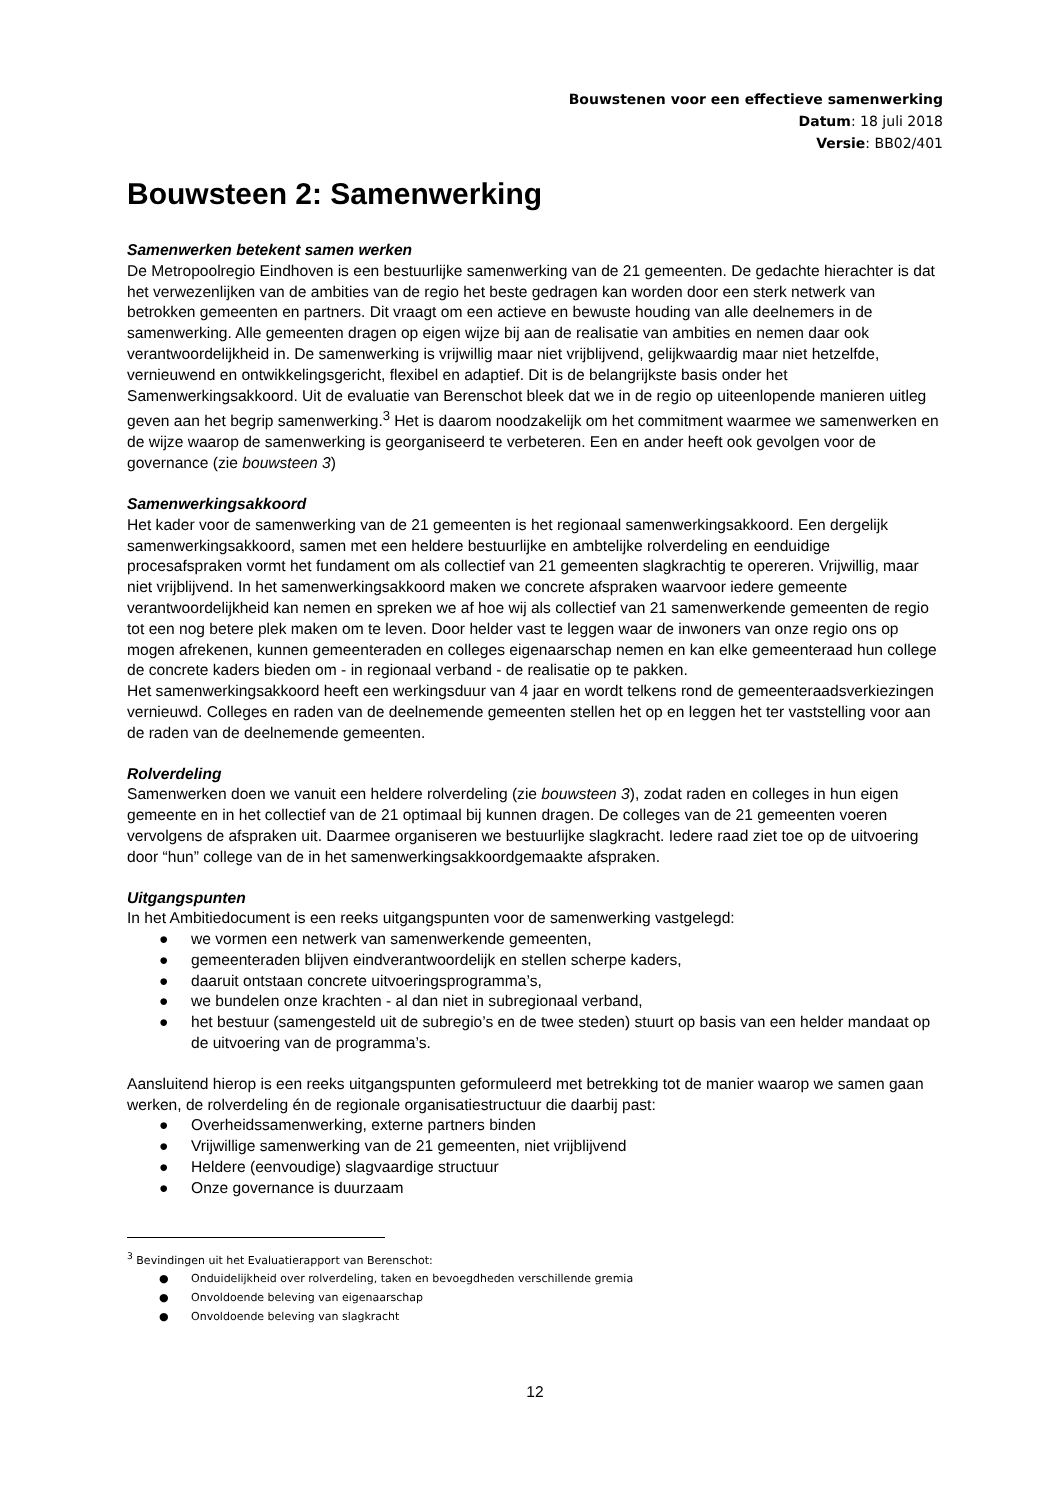Bouwstenen voor een effectieve samenwerking
Datum: 18 juli 2018
Versie: BB02/401
Bouwsteen 2: Samenwerking
Samenwerken betekent samen werken
De Metropoolregio Eindhoven is een bestuurlijke samenwerking van de 21 gemeenten. De gedachte hierachter is dat het verwezenlijken van de ambities van de regio het beste gedragen kan worden door een sterk netwerk van betrokken gemeenten en partners. Dit vraagt om een actieve en bewuste houding van alle deelnemers in de samenwerking. Alle gemeenten dragen op eigen wijze bij aan de realisatie van ambities en nemen daar ook verantwoordelijkheid in. De samenwerking is vrijwillig maar niet vrijblijvend, gelijkwaardig maar niet hetzelfde, vernieuwend en ontwikkelingsgericht, flexibel en adaptief. Dit is de belangrijkste basis onder het Samenwerkingsakkoord. Uit de evaluatie van Berenschot bleek dat we in de regio op uiteenlopende manieren uitleg geven aan het begrip samenwerking.<sup>3</sup> Het is daarom noodzakelijk om het commitment waarmee we samenwerken en de wijze waarop de samenwerking is georganiseerd te verbeteren. Een en ander heeft ook gevolgen voor de governance (zie bouwsteen 3)
Samenwerkingsakkoord
Het kader voor de samenwerking van de 21 gemeenten is het regionaal samenwerkingsakkoord. Een dergelijk samenwerkingsakkoord, samen met een heldere bestuurlijke en ambtelijke rolverdeling en eenduidige procesafspraken vormt het fundament om als collectief van 21 gemeenten slagkrachtig te opereren. Vrijwillig, maar niet vrijblijvend. In het samenwerkingsakkoord maken we concrete afspraken waarvoor iedere gemeente verantwoordelijkheid kan nemen en spreken we af hoe wij als collectief van 21 samenwerkende gemeenten de regio tot een nog betere plek maken om te leven. Door helder vast te leggen waar de inwoners van onze regio ons op mogen afrekenen, kunnen gemeenteraden en colleges eigenaarschap nemen en kan elke gemeenteraad hun college de concrete kaders bieden om - in regionaal verband - de realisatie op te pakken.
Het samenwerkingsakkoord heeft een werkingsduur van 4 jaar en wordt telkens rond de gemeenteraadsverkiezingen vernieuwd. Colleges en raden van de deelnemende gemeenten stellen het op en leggen het ter vaststelling voor aan de raden van de deelnemende gemeenten.
Rolverdeling
Samenwerken doen we vanuit een heldere rolverdeling (zie bouwsteen 3), zodat raden en colleges in hun eigen gemeente en in het collectief van de 21 optimaal bij kunnen dragen. De colleges van de 21 gemeenten voeren vervolgens de afspraken uit. Daarmee organiseren we bestuurlijke slagkracht. Iedere raad ziet toe op de uitvoering door “hun” college van de in het samenwerkingsakkoordgemaakte afspraken.
Uitgangspunten
In het Ambitiedocument is een reeks uitgangspunten voor de samenwerking vastgelegd:
● we vormen een netwerk van samenwerkende gemeenten,
● gemeenteraden blijven eindverantwoordelijk en stellen scherpe kaders,
● daaruit ontstaan concrete uitvoeringsprogramma’s,
● we bundelen onze krachten - al dan niet in subregionaal verband,
● het bestuur (samengesteld uit de subregio’s en de twee steden) stuurt op basis van een helder mandaat op de uitvoering van de programma’s.
Aansluitend hierop is een reeks uitgangspunten geformuleerd met betrekking tot de manier waarop we samen gaan werken, de rolverdeling én de regionale organisatiestructuur die daarbij past:
● Overheidssamenwerking, externe partners binden
● Vrijwillige samenwerking van de 21 gemeenten, niet vrijblijvend
● Heldere (eenvoudige) slagvaardige structuur
● Onze governance is duurzaam
<sup>3</sup> Bevindingen uit het Evaluatierapport van Berenschot:
● Onduidelijkheid over rolverdeling, taken en bevoegdheden verschillende gremia
● Onvoldoende beleving van eigenaarschap
● Onvoldoende beleving van slagkracht
12